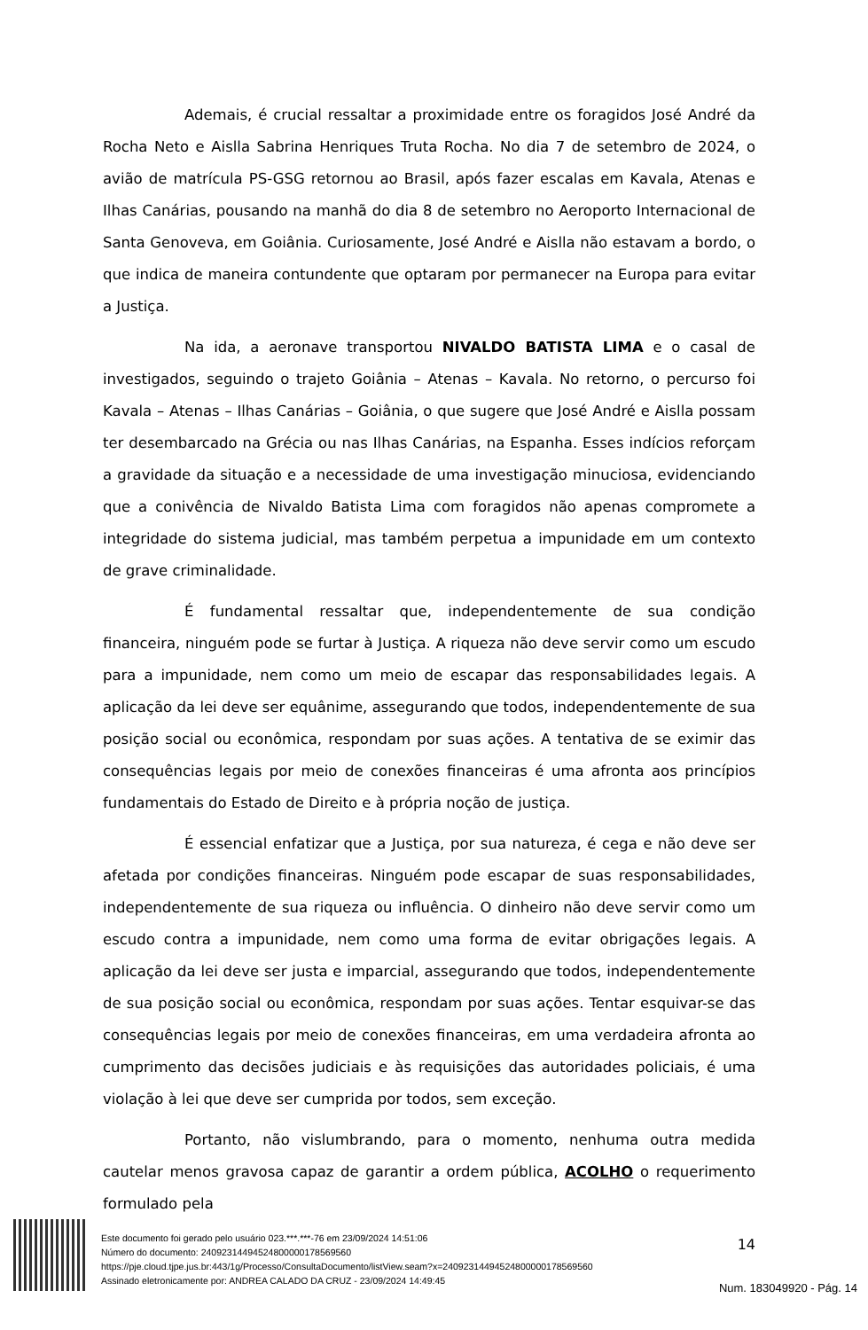Ademais, é crucial ressaltar a proximidade entre os foragidos José André da Rocha Neto e Aislla Sabrina Henriques Truta Rocha. No dia 7 de setembro de 2024, o avião de matrícula PS-GSG retornou ao Brasil, após fazer escalas em Kavala, Atenas e Ilhas Canárias, pousando na manhã do dia 8 de setembro no Aeroporto Internacional de Santa Genoveva, em Goiânia. Curiosamente, José André e Aislla não estavam a bordo, o que indica de maneira contundente que optaram por permanecer na Europa para evitar a Justiça.
Na ida, a aeronave transportou NIVALDO BATISTA LIMA e o casal de investigados, seguindo o trajeto Goiânia – Atenas – Kavala. No retorno, o percurso foi Kavala – Atenas – Ilhas Canárias – Goiânia, o que sugere que José André e Aislla possam ter desembarcado na Grécia ou nas Ilhas Canárias, na Espanha. Esses indícios reforçam a gravidade da situação e a necessidade de uma investigação minuciosa, evidenciando que a conivência de Nivaldo Batista Lima com foragidos não apenas compromete a integridade do sistema judicial, mas também perpetua a impunidade em um contexto de grave criminalidade.
É fundamental ressaltar que, independentemente de sua condição financeira, ninguém pode se furtar à Justiça. A riqueza não deve servir como um escudo para a impunidade, nem como um meio de escapar das responsabilidades legais. A aplicação da lei deve ser equânime, assegurando que todos, independentemente de sua posição social ou econômica, respondam por suas ações. A tentativa de se eximir das consequências legais por meio de conexões financeiras é uma afronta aos princípios fundamentais do Estado de Direito e à própria noção de justiça.
É essencial enfatizar que a Justiça, por sua natureza, é cega e não deve ser afetada por condições financeiras. Ninguém pode escapar de suas responsabilidades, independentemente de sua riqueza ou influência. O dinheiro não deve servir como um escudo contra a impunidade, nem como uma forma de evitar obrigações legais. A aplicação da lei deve ser justa e imparcial, assegurando que todos, independentemente de sua posição social ou econômica, respondam por suas ações. Tentar esquivar-se das consequências legais por meio de conexões financeiras, em uma verdadeira afronta ao cumprimento das decisões judiciais e às requisições das autoridades policiais, é uma violação à lei que deve ser cumprida por todos, sem exceção.
Portanto, não vislumbrando, para o momento, nenhuma outra medida cautelar menos gravosa capaz de garantir a ordem pública, ACOLHO o requerimento formulado pela
14
Este documento foi gerado pelo usuário 023.***.***-76 em 23/09/2024 14:51:06
Número do documento: 24092314494524800000178569560
https://pje.cloud.tjpe.jus.br:443/1g/Processo/ConsultaDocumento/listView.seam?x=24092314494524800000178569560
Assinado eletronicamente por: ANDREA CALADO DA CRUZ - 23/09/2024 14:49:45
Num. 183049920 - Pág. 14